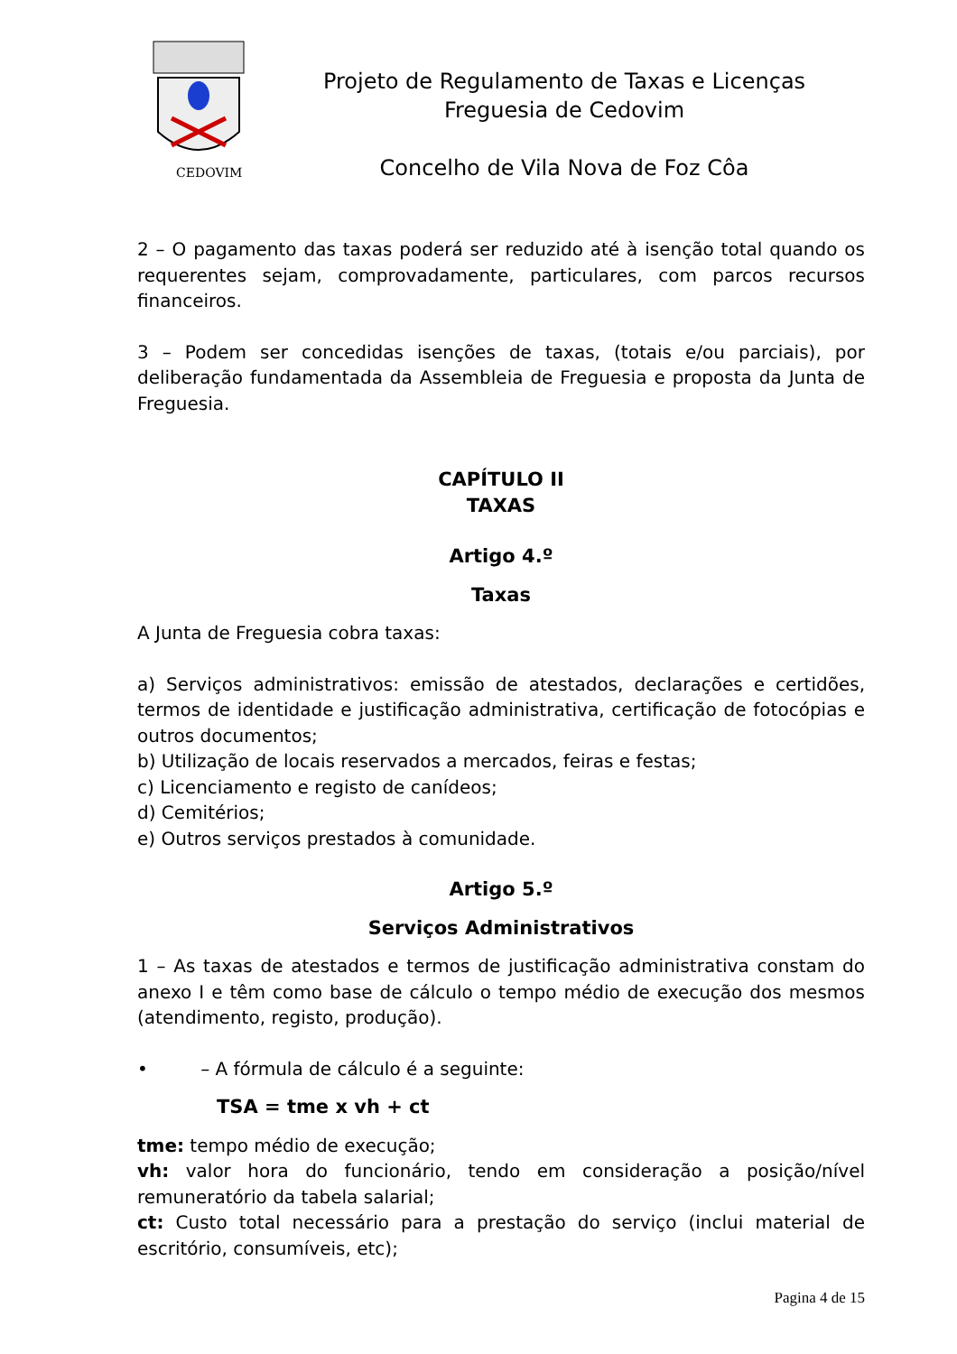CEDOVIM
Projeto de Regulamento de Taxas e Licenças
Freguesia de Cedovim
Concelho de Vila Nova de Foz Côa
2 – O pagamento das taxas poderá ser reduzido até à isenção total quando os requerentes sejam, comprovadamente, particulares, com parcos recursos financeiros.
3 – Podem ser concedidas isenções de taxas, (totais e/ou parciais), por deliberação fundamentada da Assembleia de Freguesia e proposta da Junta de Freguesia.
CAPÍTULO II
TAXAS
Artigo 4.º
Taxas
A Junta de Freguesia cobra taxas:
a) Serviços administrativos: emissão de atestados, declarações e certidões, termos de identidade e justificação administrativa, certificação de fotocópias e outros documentos;
b) Utilização de locais reservados a mercados, feiras e festas;
c) Licenciamento e registo de canídeos;
d) Cemitérios;
e) Outros serviços prestados à comunidade.
Artigo 5.º
Serviços Administrativos
1 – As taxas de atestados e termos de justificação administrativa constam do anexo I e têm como base de cálculo o tempo médio de execução dos mesmos (atendimento, registo, produção).
• – A fórmula de cálculo é a seguinte:
TSA = tme x vh + ct
tme: tempo médio de execução;
vh: valor hora do funcionário, tendo em consideração a posição/nível remuneratório da tabela salarial;
ct: Custo total necessário para a prestação do serviço (inclui material de escritório, consumíveis, etc);
Pagina 4 de 15